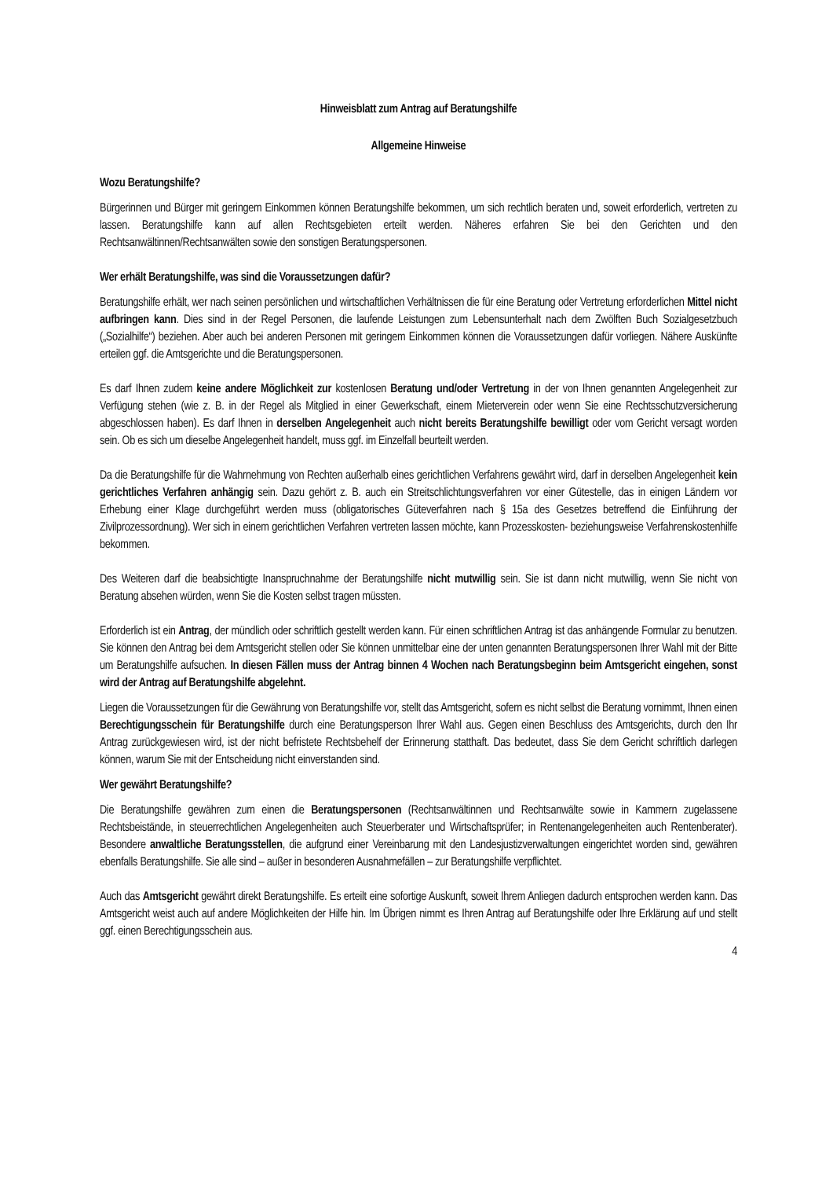Hinweisblatt zum Antrag auf Beratungshilfe
Allgemeine Hinweise
Wozu Beratungshilfe?
Bürgerinnen und Bürger mit geringem Einkommen können Beratungshilfe bekommen, um sich rechtlich beraten und, soweit erforderlich, vertreten zu lassen. Beratungshilfe kann auf allen Rechtsgebieten erteilt werden. Näheres erfahren Sie bei den Gerichten und den Rechtsanwältinnen/Rechtsanwälten sowie den sonstigen Beratungspersonen.
Wer erhält Beratungshilfe, was sind die Voraussetzungen dafür?
Beratungshilfe erhält, wer nach seinen persönlichen und wirtschaftlichen Verhältnissen die für eine Beratung oder Vertretung erforderlichen Mittel nicht aufbringen kann. Dies sind in der Regel Personen, die laufende Leistungen zum Lebensunterhalt nach dem Zwölften Buch Sozialgesetzbuch („Sozialhilfe“) beziehen. Aber auch bei anderen Personen mit geringem Einkommen können die Voraussetzungen dafür vorliegen. Nähere Auskünfte erteilen ggf. die Amtsgerichte und die Beratungspersonen.
Es darf Ihnen zudem keine andere Möglichkeit zur kostenlosen Beratung und/oder Vertretung in der von Ihnen genannten Angelegenheit zur Verfügung stehen (wie z. B. in der Regel als Mitglied in einer Gewerkschaft, einem Mieterverein oder wenn Sie eine Rechtsschutzversicherung abgeschlossen haben). Es darf Ihnen in derselben Angelegenheit auch nicht bereits Beratungshilfe bewilligt oder vom Gericht versagt worden sein. Ob es sich um dieselbe Angelegenheit handelt, muss ggf. im Einzelfall beurteilt werden.
Da die Beratungshilfe für die Wahrnehmung von Rechten außerhalb eines gerichtlichen Verfahrens gewährt wird, darf in derselben Angelegenheit kein gerichtliches Verfahren anhängig sein. Dazu gehört z. B. auch ein Streitschlichtungsverfahren vor einer Gütestelle, das in einigen Ländern vor Erhebung einer Klage durchgeführt werden muss (obligatorisches Güteverfahren nach § 15a des Gesetzes betreffend die Einführung der Zivilprozessordnung). Wer sich in einem gerichtlichen Verfahren vertreten lassen möchte, kann Prozesskosten- beziehungsweise Verfahrenskostenhilfe bekommen.
Des Weiteren darf die beabsichtigte Inanspruchnahme der Beratungshilfe nicht mutwillig sein. Sie ist dann nicht mutwillig, wenn Sie nicht von Beratung absehen würden, wenn Sie die Kosten selbst tragen müssten.
Erforderlich ist ein Antrag, der mündlich oder schriftlich gestellt werden kann. Für einen schriftlichen Antrag ist das anhängende Formular zu benutzen. Sie können den Antrag bei dem Amtsgericht stellen oder Sie können unmittelbar eine der unten genannten Beratungspersonen Ihrer Wahl mit der Bitte um Beratungshilfe aufsuchen. In diesen Fällen muss der Antrag binnen 4 Wochen nach Beratungsbeginn beim Amtsgericht eingehen, sonst wird der Antrag auf Beratungshilfe abgelehnt.
Liegen die Voraussetzungen für die Gewährung von Beratungshilfe vor, stellt das Amtsgericht, sofern es nicht selbst die Beratung vornimmt, Ihnen einen Berechtigungsschein für Beratungshilfe durch eine Beratungsperson Ihrer Wahl aus. Gegen einen Beschluss des Amtsgerichts, durch den Ihr Antrag zurückgewiesen wird, ist der nicht befristete Rechtsbehelf der Erinnerung statthaft. Das bedeutet, dass Sie dem Gericht schriftlich darlegen können, warum Sie mit der Entscheidung nicht einverstanden sind.
Wer gewährt Beratungshilfe?
Die Beratungshilfe gewähren zum einen die Beratungspersonen (Rechtsanwältinnen und Rechtsanwälte sowie in Kammern zugelassene Rechtsbeistände, in steuerrechtlichen Angelegenheiten auch Steuerberater und Wirtschaftsprüfer; in Rentenangelegenheiten auch Rentenberater). Besondere anwaltliche Beratungsstellen, die aufgrund einer Vereinbarung mit den Landesjustizverwaltungen eingerichtet worden sind, gewähren ebenfalls Beratungshilfe. Sie alle sind – außer in besonderen Ausnahmefällen – zur Beratungshilfe verpflichtet.
Auch das Amtsgericht gewährt direkt Beratungshilfe. Es erteilt eine sofortige Auskunft, soweit Ihrem Anliegen dadurch entsprochen werden kann. Das Amtsgericht weist auch auf andere Möglichkeiten der Hilfe hin. Im Übrigen nimmt es Ihren Antrag auf Beratungshilfe oder Ihre Erklärung auf und stellt ggf. einen Berechtigungsschein aus.
4